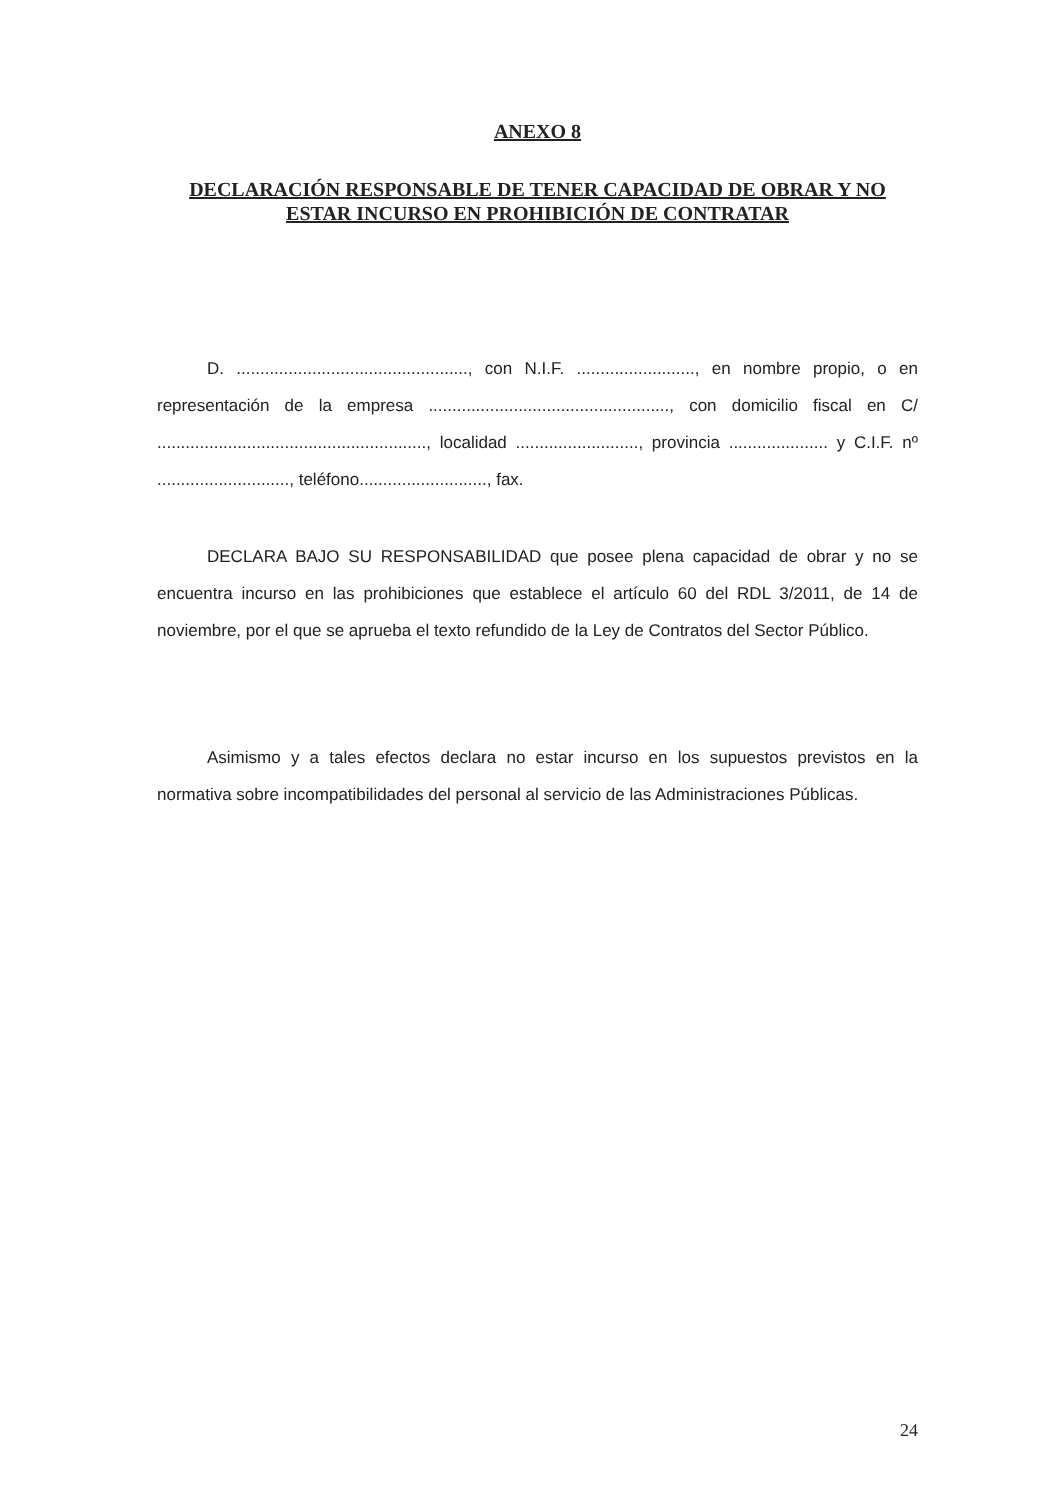ANEXO 8
DECLARACIÓN RESPONSABLE DE TENER CAPACIDAD DE OBRAR Y NO ESTAR INCURSO EN PROHIBICIÓN DE CONTRATAR
D. ................................................., con N.I.F. ........................., en nombre propio, o en representación de la empresa ..................................................., con domicilio fiscal en C/ ........................................................., localidad .........................., provincia ..................... y C.I.F. nº ............................, teléfono..........................., fax.
DECLARA BAJO SU RESPONSABILIDAD que posee plena capacidad de obrar y no se encuentra incurso en las prohibiciones que establece el artículo 60 del RDL 3/2011, de 14 de noviembre, por el que se aprueba el texto refundido de la Ley de Contratos del Sector Público.
Asimismo y a tales efectos declara no estar incurso en los supuestos previstos en la normativa sobre incompatibilidades del personal al servicio de las Administraciones Públicas.
24